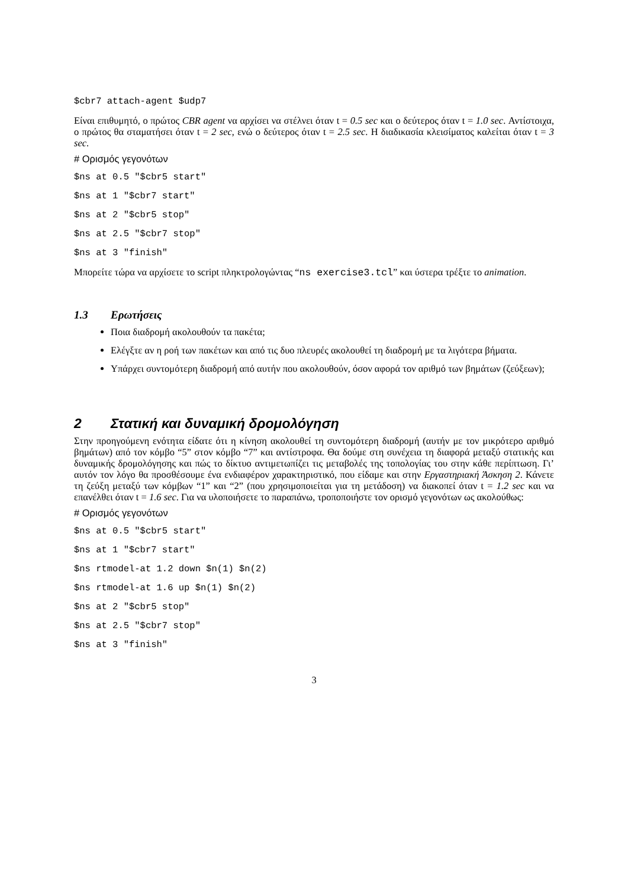$cbr7 attach-agent $udp7
Είναι επιθυμητό, ο πρώτος CBR agent να αρχίσει να στέλνει όταν t = 0.5 sec και ο δεύτερος όταν t = 1.0 sec. Αντίστοιχα, ο πρώτος θα σταματήσει όταν t = 2 sec, ενώ ο δεύτερος όταν t = 2.5 sec. Η διαδικασία κλεισίματος καλείται όταν t = 3 sec.
# Ορισμός γεγονότων
$ns at 0.5 "$cbr5 start"
$ns at 1 "$cbr7 start"
$ns at 2 "$cbr5 stop"
$ns at 2.5 "$cbr7 stop"
$ns at 3 "finish"
Μπορείτε τώρα να αρχίσετε το script πληκτρολογώντας “ns exercise3.tcl” και ύστερα τρέξτε το animation.
1.3 Ερωτήσεις
Ποια διαδρομή ακολουθούν τα πακέτα;
Ελέγξτε αν η ροή των πακέτων και από τις δυο πλευρές ακολουθεί τη διαδρομή με τα λιγότερα βήματα.
Υπάρχει συντομότερη διαδρομή από αυτήν που ακολουθούν, όσον αφορά τον αριθμό των βημάτων (ζεύξεων);
2 Στατική και δυναμική δρομολόγηση
Στην προηγούμενη ενότητα είδατε ότι η κίνηση ακολουθεί τη συντομότερη διαδρομή (αυτήν με τον μικρότερο αριθμό βημάτων) από τον κόμβο “5” στον κόμβο “7” και αντίστροφα. Θα δούμε στη συνέχεια τη διαφορά μεταξύ στατικής και δυναμικής δρομολόγησης και πώς το δίκτυο αντιμετωπίζει τις μεταβολές της τοπολογίας του στην κάθε περίπτωση. Γι’ αυτόν τον λόγο θα προσθέσουμε ένα ενδιαφέρον χαρακτηριστικό, που είδαμε και στην Εργαστηριακή Άσκηση 2. Κάνετε τη ζεύξη μεταξύ των κόμβων “1” και “2” (που χρησιμοποιείται για τη μετάδοση) να διακοπεί όταν t = 1.2 sec και να επανέλθει όταν t = 1.6 sec. Για να υλοποιήσετε το παραπάνω, τροποποιήστε τον ορισμό γεγονότων ως ακολούθως:
# Ορισμός γεγονότων
$ns at 0.5 "$cbr5 start"
$ns at 1 "$cbr7 start"
$ns rtmodel-at 1.2 down $n(1) $n(2)
$ns rtmodel-at 1.6 up $n(1) $n(2)
$ns at 2 "$cbr5 stop"
$ns at 2.5 "$cbr7 stop"
$ns at 3 "finish"
3